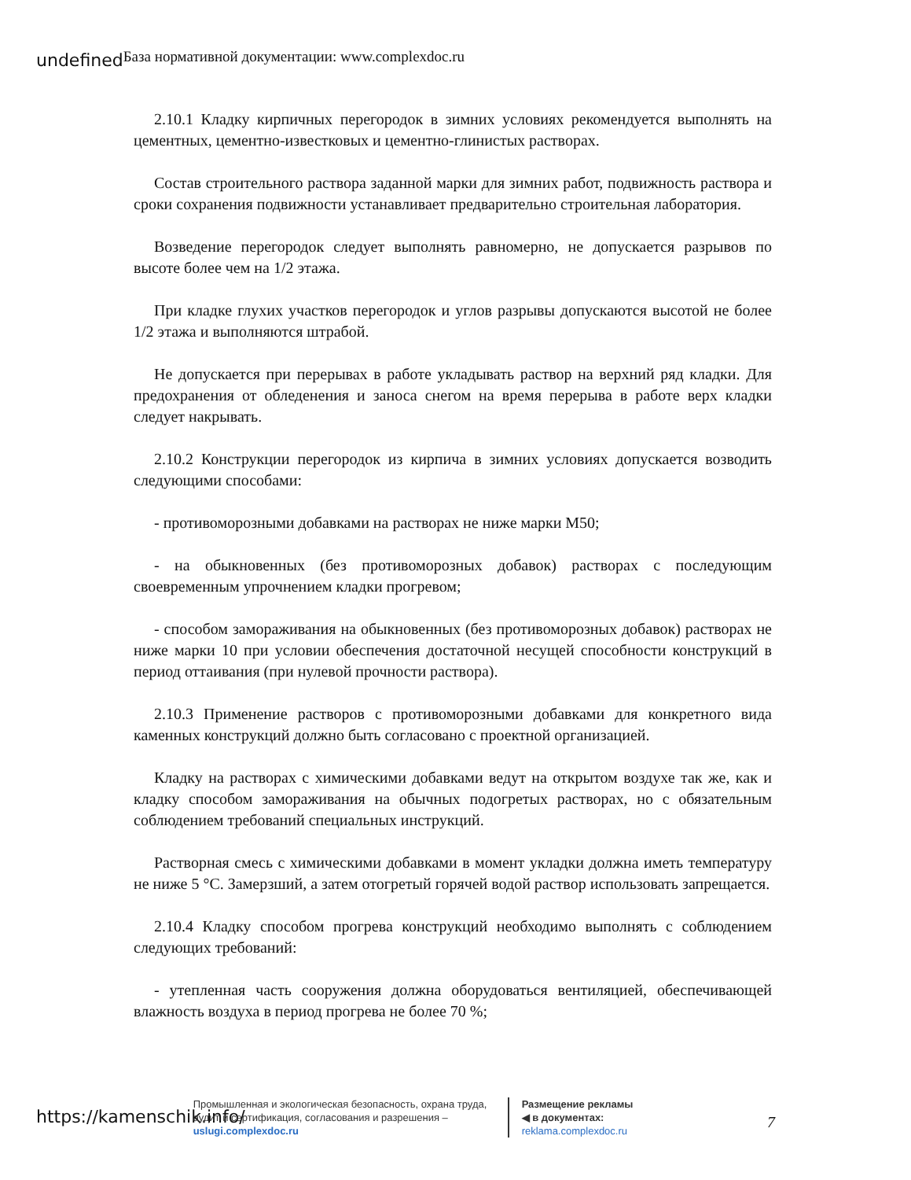undefined База нормативной документации: www.complexdoc.ru
2.10.1 Кладку кирпичных перегородок в зимних условиях рекомендуется выполнять на цементных, цементно-известковых и цементно-глинистых растворах.
Состав строительного раствора заданной марки для зимних работ, подвижность раствора и сроки сохранения подвижности устанавливает предварительно строительная лаборатория.
Возведение перегородок следует выполнять равномерно, не допускается разрывов по высоте более чем на 1/2 этажа.
При кладке глухих участков перегородок и углов разрывы допускаются высотой не более 1/2 этажа и выполняются штрабой.
Не допускается при перерывах в работе укладывать раствор на верхний ряд кладки. Для предохранения от обледенения и заноса снегом на время перерыва в работе верх кладки следует накрывать.
2.10.2 Конструкции перегородок из кирпича в зимних условиях допускается возводить следующими способами:
- противоморозными добавками на растворах не ниже марки М50;
- на обыкновенных (без противоморозных добавок) растворах с последующим своевременным упрочнением кладки прогревом;
- способом замораживания на обыкновенных (без противоморозных добавок) растворах не ниже марки 10 при условии обеспечения достаточной несущей способности конструкций в период оттаивания (при нулевой прочности раствора).
2.10.3 Применение растворов с противоморозными добавками для конкретного вида каменных конструкций должно быть согласовано с проектной организацией.
Кладку на растворах с химическими добавками ведут на открытом воздухе так же, как и кладку способом замораживания на обычных подогретых растворах, но с обязательным соблюдением требований специальных инструкций.
Растворная смесь с химическими добавками в момент укладки должна иметь температуру не ниже 5 °С. Замерзший, а затем отогретый горячей водой раствор использовать запрещается.
2.10.4 Кладку способом прогрева конструкций необходимо выполнять с соблюдением следующих требований:
- утепленная часть сооружения должна оборудоваться вентиляцией, обеспечивающей влажность воздуха в период прогрева не более 70 %;
https://kamenschik.info/
Промышленная и экологическая безопасность, охрана труда, аудит и сертификация, согласования и разрешения – uslugi.complexdoc.ru
Размещение рекламы
◀ в документах:
reklama.complexdoc.ru
7